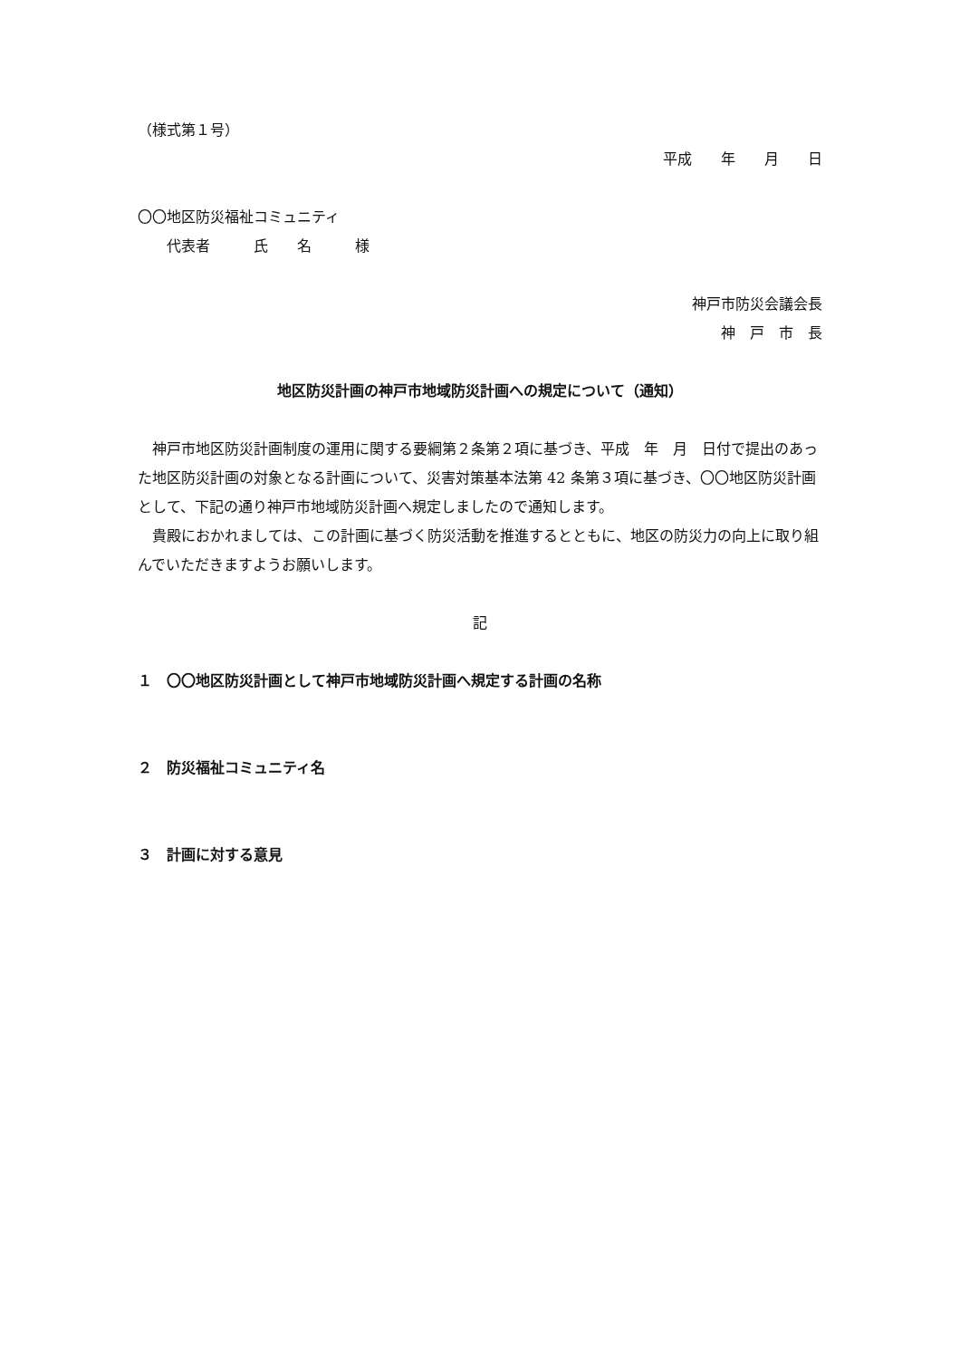（様式第１号）
平成　　年　　月　　日
〇〇地区防災福祉コミュニティ
　　代表者　　　氏　　名　　　様
神戸市防災会議会長
神　戸　市　長　
地区防災計画の神戸市地域防災計画への規定について（通知）
神戸市地区防災計画制度の運用に関する要綱第２条第２項に基づき、平成　年　月　日付で提出のあった地区防災計画の対象となる計画について、災害対策基本法第 42 条第３項に基づき、〇〇地区防災計画として、下記の通り神戸市地域防災計画へ規定しましたので通知します。
貴殿におかれましては、この計画に基づく防災活動を推進するとともに、地区の防災力の向上に取り組んでいただきますようお願いします。
記
１　〇〇地区防災計画として神戸市地域防災計画へ規定する計画の名称
２　防災福祉コミュニティ名
３　計画に対する意見